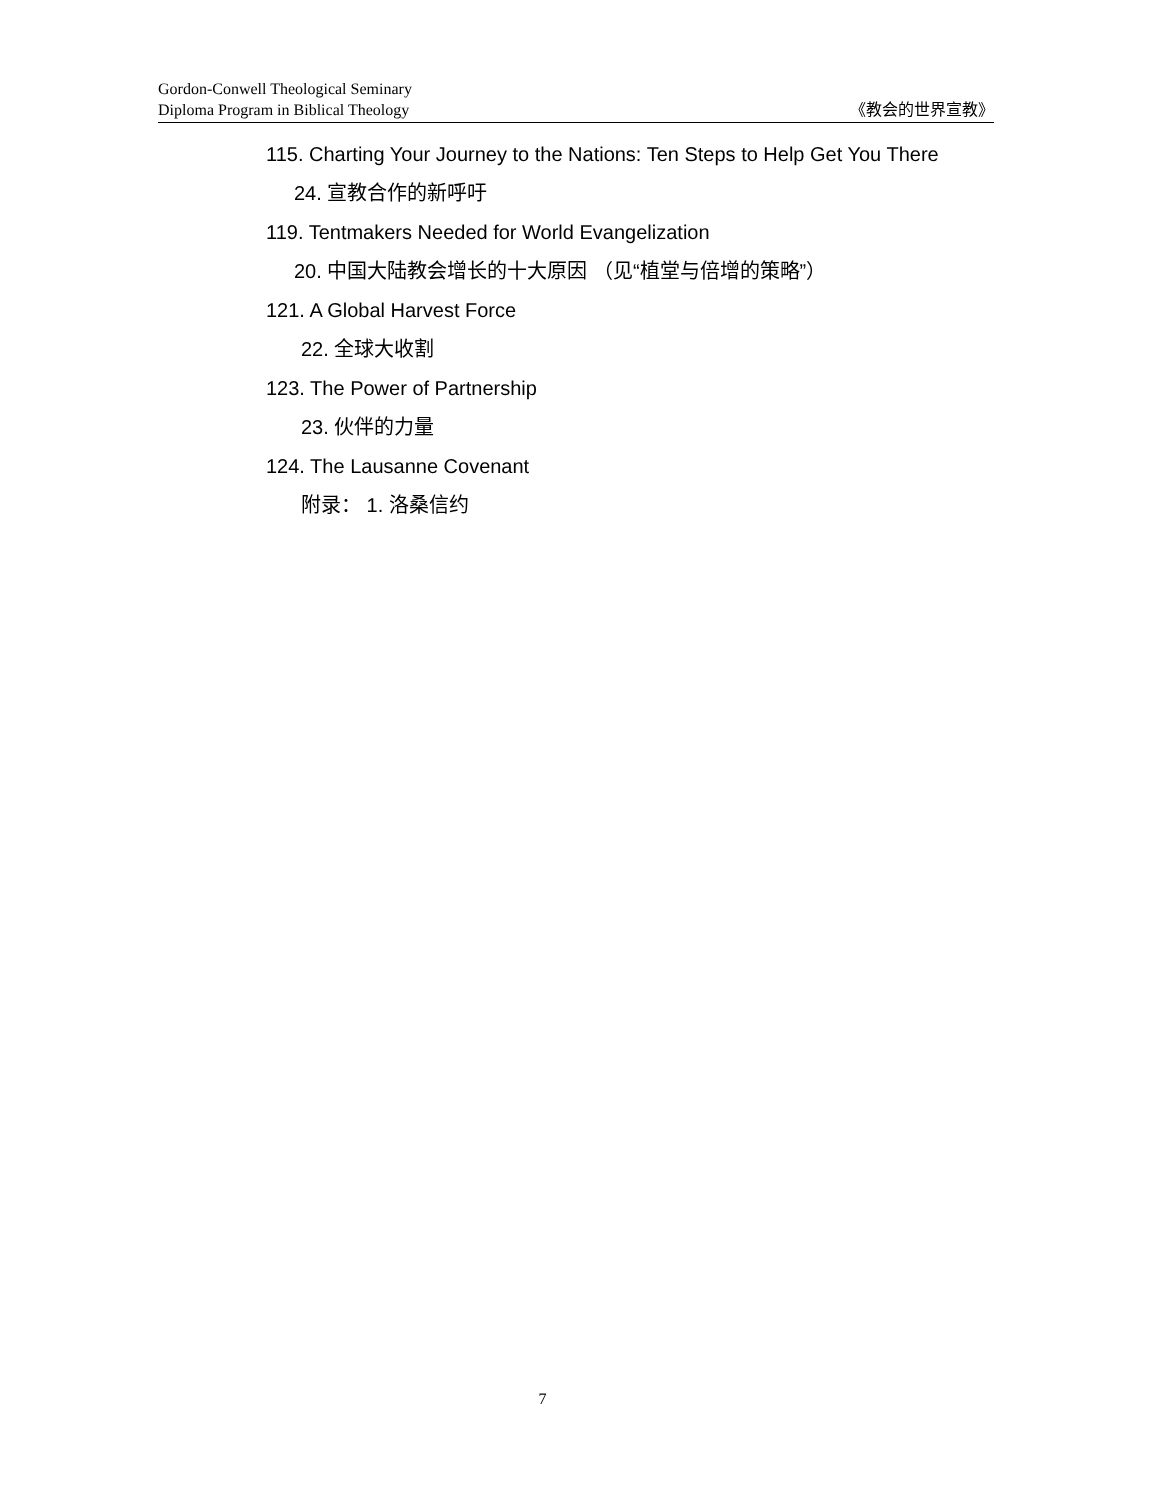Gordon-Conwell Theological Seminary
Diploma Program in Biblical Theology
《教会的世界宣教》
115. Charting Your Journey to the Nations: Ten Steps to Help Get You There
24. 宣教合作的新呼吁
119. Tentmakers Needed for World Evangelization
20. 中国大陆教会增长的十大原因 （见“植堂与倍增的策略”）
121. A Global Harvest Force
22. 全球大收割
123. The Power of Partnership
23. 伙伴的力量
124. The Lausanne Covenant
附录： 1. 洛桑信约
7